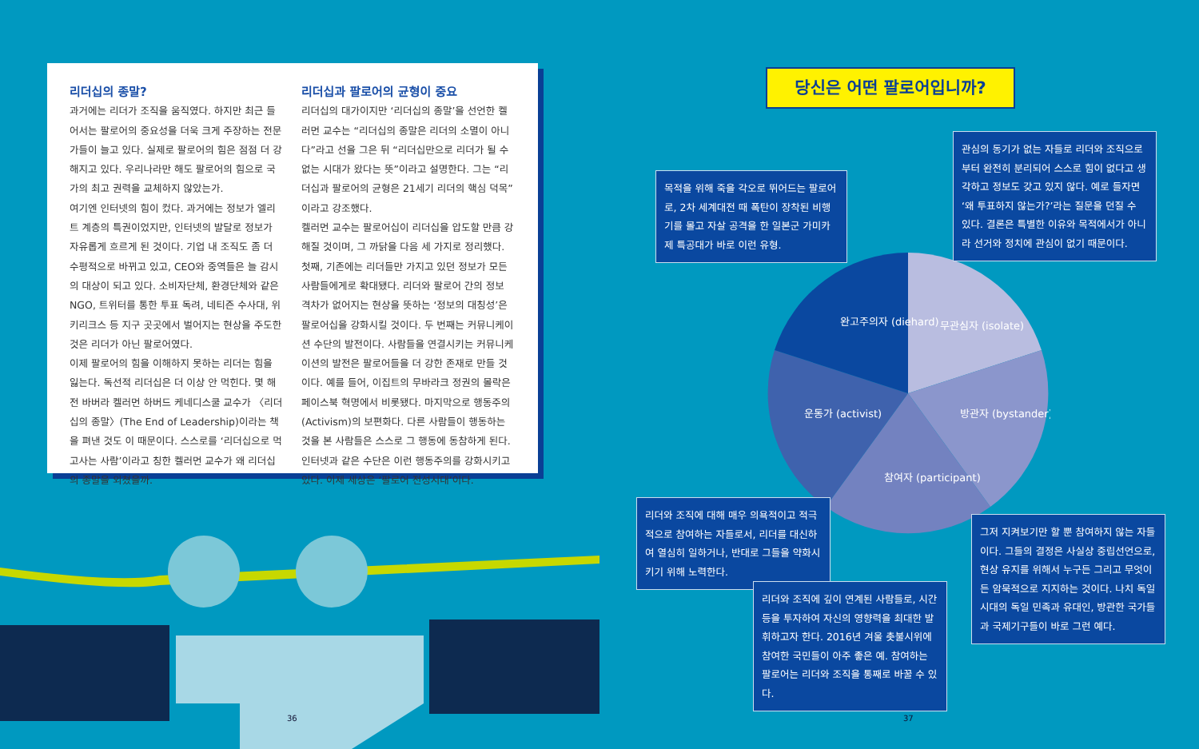리더십의 종말?
과거에는 리더가 조직을 움직였다. 하지만 최근 들어서는 팔로어의 중요성을 더욱 크게 주장하는 전문가들이 늘고 있다. 실제로 팔로어의 힘은 점점 더 강해지고 있다. 우리나라만 해도 팔로어의 힘으로 국가의 최고 권력을 교체하지 않았는가.
여기엔 인터넷의 힘이 컸다. 과거에는 정보가 엘리트 계층의 특권이었지만, 인터넷의 발달로 정보가 자유롭게 흐르게 된 것이다. 기업 내 조직도 좀 더 수평적으로 바뀌고 있고, CEO와 중역들은 늘 감시의 대상이 되고 있다. 소비자단체, 환경단체와 같은 NGO, 트위터를 통한 투표 독려, 네티즌 수사대, 위키리크스 등 지구 곳곳에서 벌어지는 현상을 주도한 것은 리더가 아닌 팔로어였다.
이제 팔로어의 힘을 이해하지 못하는 리더는 힘을 잃는다. 독선적 리더십은 더 이상 안 먹힌다. 몇 해 전 바버라 켈러먼 하버드 케네디스쿨 교수가 〈리더십의 종말〉(The End of Leadership)이라는 책을 펴낸 것도 이 때문이다. 스스로를 ‘리더십으로 먹고사는 사람’이라고 칭한 켈러먼 교수가 왜 리더십의 종말을 외쳤을까.
리더십과 팔로어의 균형이 중요
리더십의 대가이지만 ‘리더십의 종말’을 선언한 켈러먼 교수는 “리더십의 종말은 리더의 소멸이 아니다”라고 선을 그은 뒤 “리더십만으로 리더가 될 수 없는 시대가 왔다는 뜻”이라고 설명한다. 그는 “리더십과 팔로어의 균형은 21세기 리더의 핵심 덕목”이라고 강조했다.
켈러먼 교수는 팔로어십이 리더십을 압도할 만큼 강해질 것이며, 그 까닭을 다음 세 가지로 정리했다. 첫째, 기존에는 리더들만 가지고 있던 정보가 모든 사람들에게로 확대됐다. 리더와 팔로어 간의 정보 격차가 없어지는 현상을 뜻하는 ‘정보의 대칭성’은 팔로어십을 강화시킬 것이다. 두 번째는 커뮤니케이션 수단의 발전이다. 사람들을 연결시키는 커뮤니케이션의 발전은 팔로어들을 더 강한 존재로 만들 것이다. 예를 들어, 이집트의 무바라크 정권의 몰락은 페이스북 혁명에서 비롯됐다. 마지막으로 행동주의(Activism)의 보편화다. 다른 사람들이 행동하는 것을 본 사람들은 스스로 그 행동에 동참하게 된다. 인터넷과 같은 수단은 이런 행동주의를 강화시키고 있다. 이제 세상은 ‘팔로어 전성시대’이다.
36
당신은 어떤 팔로어입니까?
완고주의자 (diehard)
무관심자 (isolate)
방관자 (bystander)
참여자 (participant)
운동가 (activist)
목적을 위해 죽을 각오로 뛰어드는 팔로어로, 2차 세계대전 때 폭탄이 장착된 비행기를 몰고 자살 공격을 한 일본군 가미카제 특공대가 바로 이런 유형.
관심의 동기가 없는 자들로 리더와 조직으로부터 완전히 분리되어 스스로 힘이 없다고 생각하고 정보도 갖고 있지 않다. 예로 들자면 ‘왜 투표하지 않는가?’라는 질문을 던질 수 있다. 결론은 특별한 이유와 목적에서가 아니라 선거와 정치에 관심이 없기 때문이다.
리더와 조직에 대해 매우 의욕적이고 적극적으로 참여하는 자들로서, 리더를 대신하여 열심히 일하거나, 반대로 그들을 약화시키기 위해 노력한다.
리더와 조직에 깊이 연계된 사람들로, 시간 등을 투자하여 자신의 영향력을 최대한 발휘하고자 한다. 2016년 겨울 촛불시위에 참여한 국민들이 아주 좋은 예. 참여하는 팔로어는 리더와 조직을 통째로 바꿀 수 있다.
그저 지켜보기만 할 뿐 참여하지 않는 자들이다. 그들의 결정은 사실상 중립선언으로, 현상 유지를 위해서 누구든 그리고 무엇이든 암묵적으로 지지하는 것이다. 나치 독일 시대의 독일 민족과 유대인, 방관한 국가들과 국제기구들이 바로 그런 예다.
37